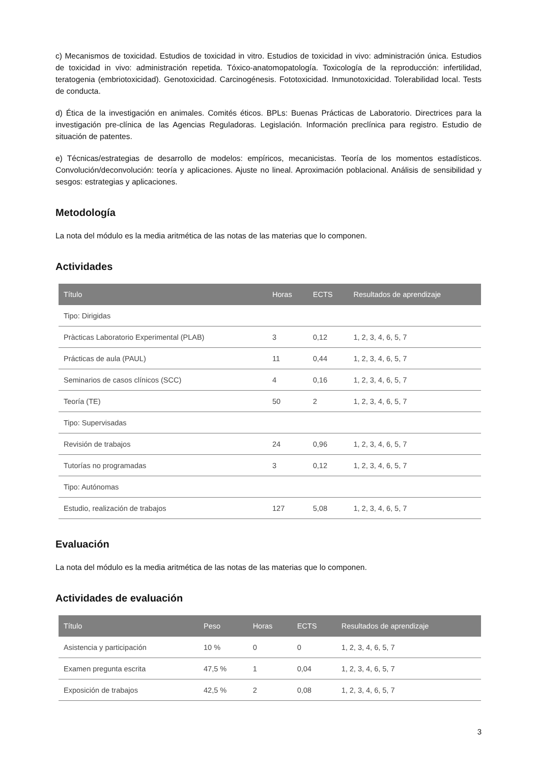c) Mecanismos de toxicidad. Estudios de toxicidad in vitro. Estudios de toxicidad in vivo: administración única. Estudios de toxicidad in vivo: administración repetida. Tóxico-anatomopatología. Toxicología de la reproducción: infertilidad, teratogenia (embriotoxicidad). Genotoxicidad. Carcinogénesis. Fototoxicidad. Inmunotoxicidad. Tolerabilidad local. Tests de conducta.
d) Ética de la investigación en animales. Comités éticos. BPLs: Buenas Prácticas de Laboratorio. Directrices para la investigación pre-clínica de las Agencias Reguladoras. Legislación. Información preclínica para registro. Estudio de situación de patentes.
e) Técnicas/estrategias de desarrollo de modelos: empíricos, mecanicistas. Teoría de los momentos estadísticos. Convolución/deconvolución: teoría y aplicaciones. Ajuste no lineal. Aproximación poblacional. Análisis de sensibilidad y sesgos: estrategias y aplicaciones.
Metodología
La nota del módulo es la media aritmética de las notas de las materias que lo componen.
Actividades
| Título | Horas | ECTS | Resultados de aprendizaje |
| --- | --- | --- | --- |
| Tipo: Dirigidas | | | |
| Pràcticas Laboratorio Experimental (PLAB) | 3 | 0,12 | 1, 2, 3, 4, 6, 5, 7 |
| Prácticas de aula (PAUL) | 11 | 0,44 | 1, 2, 3, 4, 6, 5, 7 |
| Seminarios de casos clínicos (SCC) | 4 | 0,16 | 1, 2, 3, 4, 6, 5, 7 |
| Teoría (TE) | 50 | 2 | 1, 2, 3, 4, 6, 5, 7 |
| Tipo: Supervisadas | | | |
| Revisión de trabajos | 24 | 0,96 | 1, 2, 3, 4, 6, 5, 7 |
| Tutorías no programadas | 3 | 0,12 | 1, 2, 3, 4, 6, 5, 7 |
| Tipo: Autónomas | | | |
| Estudio, realización de trabajos | 127 | 5,08 | 1, 2, 3, 4, 6, 5, 7 |
Evaluación
La nota del módulo es la media aritmética de las notas de las materias que lo componen.
Actividades de evaluación
| Título | Peso | Horas | ECTS | Resultados de aprendizaje |
| --- | --- | --- | --- | --- |
| Asistencia y participación | 10 % | 0 | 0 | 1, 2, 3, 4, 6, 5, 7 |
| Examen pregunta escrita | 47,5 % | 1 | 0,04 | 1, 2, 3, 4, 6, 5, 7 |
| Exposición de trabajos | 42,5 % | 2 | 0,08 | 1, 2, 3, 4, 6, 5, 7 |
3